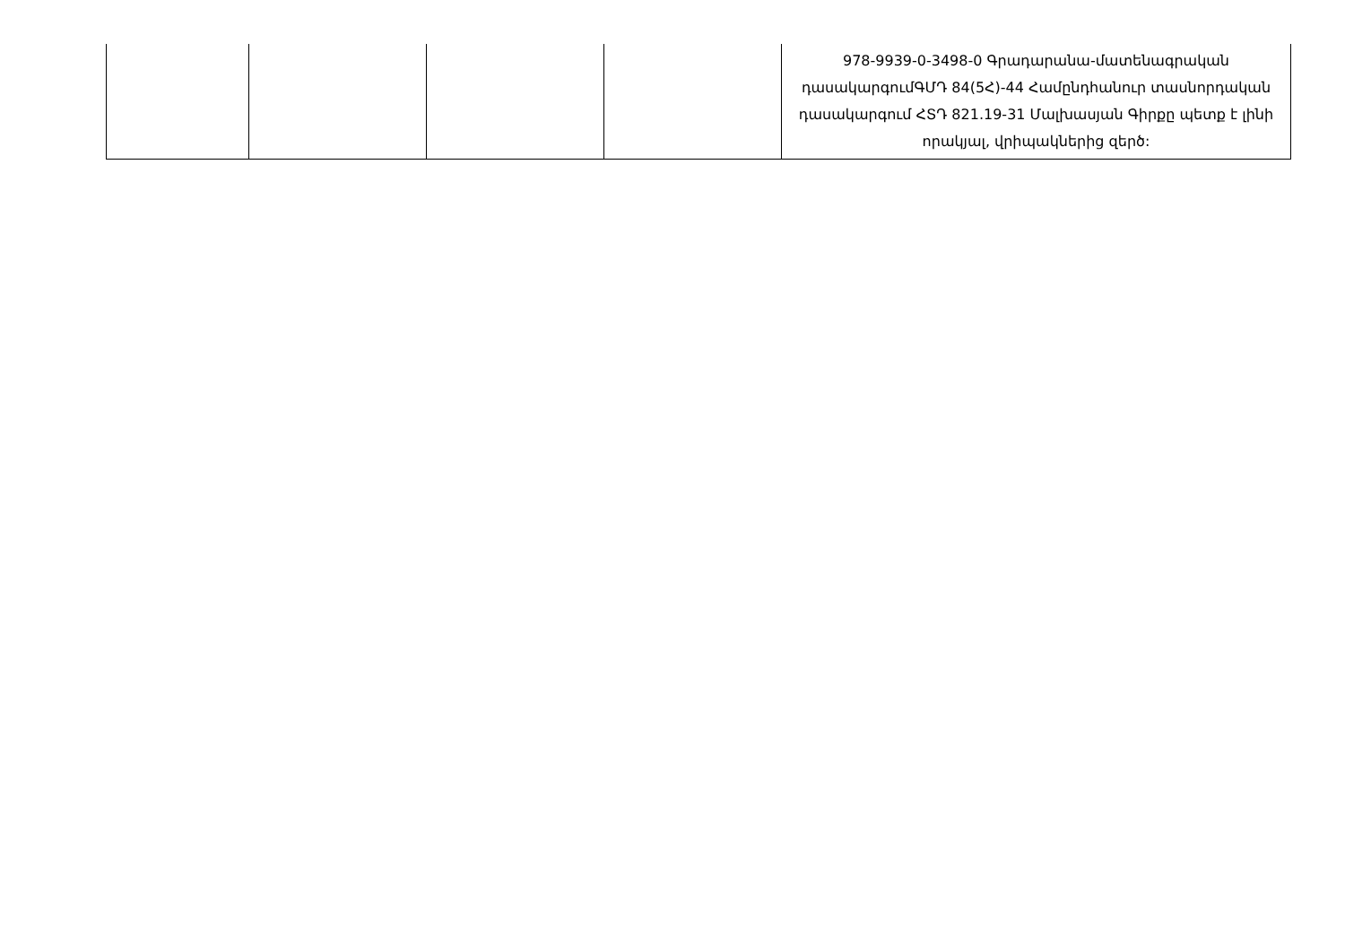| | | | | 978-9939-0-3498-0 Գրադարանա-մատենագրական դասակարգումԳՄԴ 84(5Հ)-44 Համընդհանուր տասնորդական դասակարգում ՀՏԴ 821.19-31 Մալխասյան Գիրքը պետք է լինի որակյալ, վրիպակներից զերծ: |